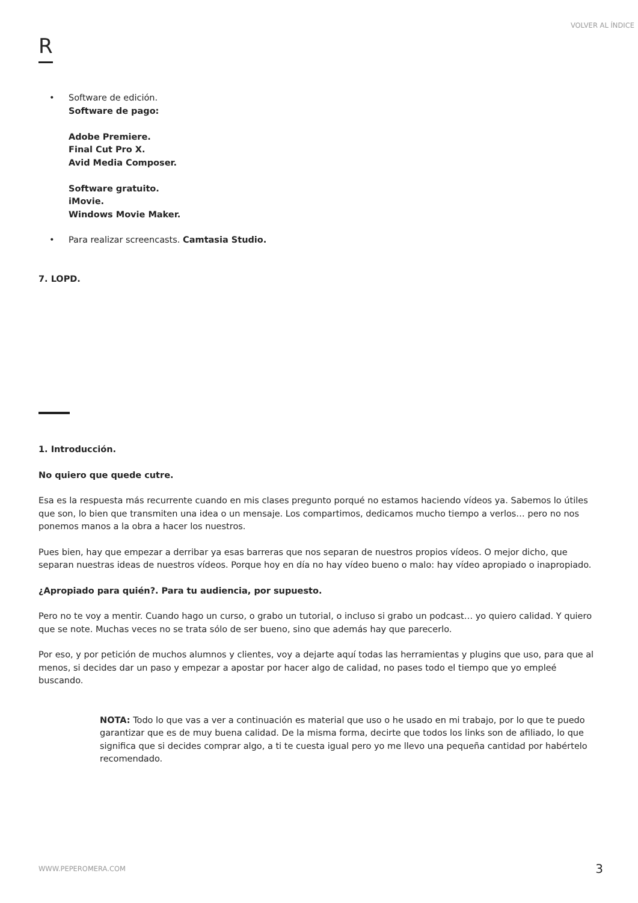VOLVER AL ÍNDICE
R
• Software de edición.
Software de pago:
Adobe Premiere.
Final Cut Pro X.
Avid Media Composer.
Software gratuito.
iMovie.
Windows Movie Maker.
• Para realizar screencasts. Camtasia Studio.
7. LOPD.
1. Introducción.
No quiero que quede cutre.
Esa es la respuesta más recurrente cuando en mis clases pregunto porqué no estamos haciendo vídeos ya. Sabemos lo útiles que son, lo bien que transmiten una idea o un mensaje. Los compartimos, dedicamos mucho tiempo a verlos… pero no nos ponemos manos a la obra a hacer los nuestros.
Pues bien, hay que empezar a derribar ya esas barreras que nos separan de nuestros propios vídeos. O mejor dicho, que separan nuestras ideas de nuestros vídeos. Porque hoy en día no hay vídeo bueno o malo: hay vídeo apropiado o inapropiado.
¿Apropiado para quién?. Para tu audiencia, por supuesto.
Pero no te voy a mentir. Cuando hago un curso, o grabo un tutorial, o incluso si grabo un podcast… yo quiero calidad. Y quiero que se note. Muchas veces no se trata sólo de ser bueno, sino que además hay que parecerlo.
Por eso, y por petición de muchos alumnos y clientes, voy a dejarte aquí todas las herramientas y plugins que uso, para que al menos, si decides dar un paso y empezar a apostar por hacer algo de calidad, no pases todo el tiempo que yo empleé buscando.
NOTA: Todo lo que vas a ver a continuación es material que uso o he usado en mi trabajo, por lo que te puedo garantizar que es de muy buena calidad. De la misma forma, decirte que todos los links son de afiliado, lo que significa que si decides comprar algo, a ti te cuesta igual pero yo me llevo una pequeña cantidad por habértelo recomendado.
WWW.PEPEROMERA.COM 3